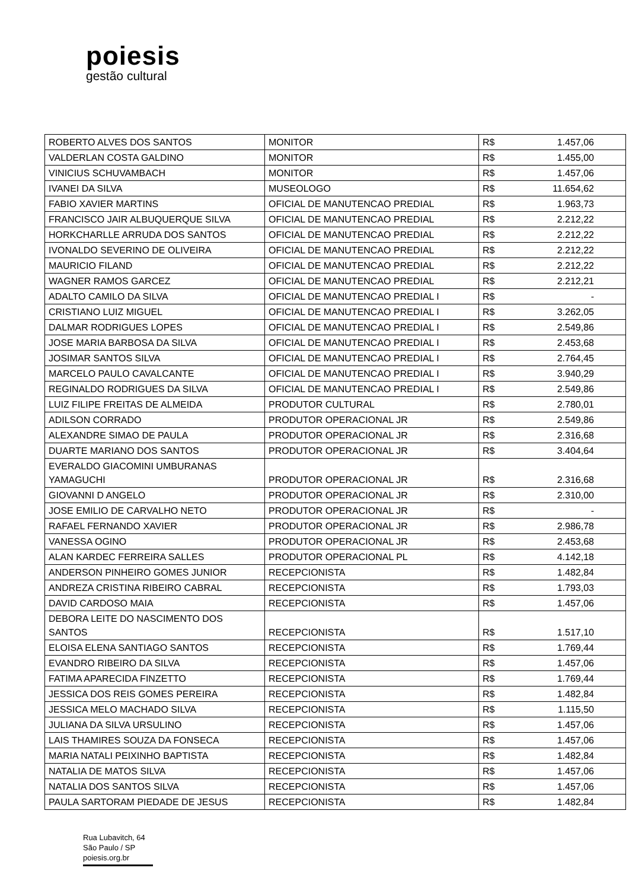poiesis
gestão cultural
| ROBERTO ALVES DOS SANTOS | MONITOR | R$ | 1.457,06 |
| VALDERLAN COSTA GALDINO | MONITOR | R$ | 1.455,00 |
| VINICIUS SCHUVAMBACH | MONITOR | R$ | 1.457,06 |
| IVANEI DA SILVA | MUSEOLOGO | R$ | 11.654,62 |
| FABIO XAVIER MARTINS | OFICIAL DE MANUTENCAO PREDIAL | R$ | 1.963,73 |
| FRANCISCO JAIR ALBUQUERQUE SILVA | OFICIAL DE MANUTENCAO PREDIAL | R$ | 2.212,22 |
| HORKCHARLLE ARRUDA DOS SANTOS | OFICIAL DE MANUTENCAO PREDIAL | R$ | 2.212,22 |
| IVONALDO SEVERINO DE OLIVEIRA | OFICIAL DE MANUTENCAO PREDIAL | R$ | 2.212,22 |
| MAURICIO FILAND | OFICIAL DE MANUTENCAO PREDIAL | R$ | 2.212,22 |
| WAGNER RAMOS GARCEZ | OFICIAL DE MANUTENCAO PREDIAL | R$ | 2.212,21 |
| ADALTO CAMILO DA SILVA | OFICIAL DE MANUTENCAO PREDIAL I | R$ | - |
| CRISTIANO LUIZ MIGUEL | OFICIAL DE MANUTENCAO PREDIAL I | R$ | 3.262,05 |
| DALMAR RODRIGUES LOPES | OFICIAL DE MANUTENCAO PREDIAL I | R$ | 2.549,86 |
| JOSE MARIA BARBOSA DA SILVA | OFICIAL DE MANUTENCAO PREDIAL I | R$ | 2.453,68 |
| JOSIMAR SANTOS SILVA | OFICIAL DE MANUTENCAO PREDIAL I | R$ | 2.764,45 |
| MARCELO PAULO CAVALCANTE | OFICIAL DE MANUTENCAO PREDIAL I | R$ | 3.940,29 |
| REGINALDO RODRIGUES DA SILVA | OFICIAL DE MANUTENCAO PREDIAL I | R$ | 2.549,86 |
| LUIZ FILIPE FREITAS DE ALMEIDA | PRODUTOR CULTURAL | R$ | 2.780,01 |
| ADILSON CORRADO | PRODUTOR OPERACIONAL JR | R$ | 2.549,86 |
| ALEXANDRE SIMAO DE PAULA | PRODUTOR OPERACIONAL JR | R$ | 2.316,68 |
| DUARTE MARIANO DOS SANTOS | PRODUTOR OPERACIONAL JR | R$ | 3.404,64 |
| EVERALDO GIACOMINI UMBURANAS YAMAGUCHI | PRODUTOR OPERACIONAL JR | R$ | 2.316,68 |
| GIOVANNI D ANGELO | PRODUTOR OPERACIONAL JR | R$ | 2.310,00 |
| JOSE EMILIO DE CARVALHO NETO | PRODUTOR OPERACIONAL JR | R$ | - |
| RAFAEL FERNANDO XAVIER | PRODUTOR OPERACIONAL JR | R$ | 2.986,78 |
| VANESSA OGINO | PRODUTOR OPERACIONAL JR | R$ | 2.453,68 |
| ALAN KARDEC FERREIRA SALLES | PRODUTOR OPERACIONAL PL | R$ | 4.142,18 |
| ANDERSON PINHEIRO GOMES JUNIOR | RECEPCIONISTA | R$ | 1.482,84 |
| ANDREZA CRISTINA RIBEIRO CABRAL | RECEPCIONISTA | R$ | 1.793,03 |
| DAVID CARDOSO MAIA | RECEPCIONISTA | R$ | 1.457,06 |
| DEBORA LEITE DO NASCIMENTO DOS SANTOS | RECEPCIONISTA | R$ | 1.517,10 |
| ELOISA ELENA SANTIAGO SANTOS | RECEPCIONISTA | R$ | 1.769,44 |
| EVANDRO RIBEIRO DA SILVA | RECEPCIONISTA | R$ | 1.457,06 |
| FATIMA APARECIDA FINZETTO | RECEPCIONISTA | R$ | 1.769,44 |
| JESSICA DOS REIS GOMES PEREIRA | RECEPCIONISTA | R$ | 1.482,84 |
| JESSICA MELO MACHADO SILVA | RECEPCIONISTA | R$ | 1.115,50 |
| JULIANA DA SILVA URSULINO | RECEPCIONISTA | R$ | 1.457,06 |
| LAIS THAMIRES SOUZA DA FONSECA | RECEPCIONISTA | R$ | 1.457,06 |
| MARIA NATALI PEIXINHO BAPTISTA | RECEPCIONISTA | R$ | 1.482,84 |
| NATALIA DE MATOS SILVA | RECEPCIONISTA | R$ | 1.457,06 |
| NATALIA DOS SANTOS SILVA | RECEPCIONISTA | R$ | 1.457,06 |
| PAULA SARTORAM PIEDADE DE JESUS | RECEPCIONISTA | R$ | 1.482,84 |
Rua Lubavitch, 64
São Paulo / SP
poiesis.org.br